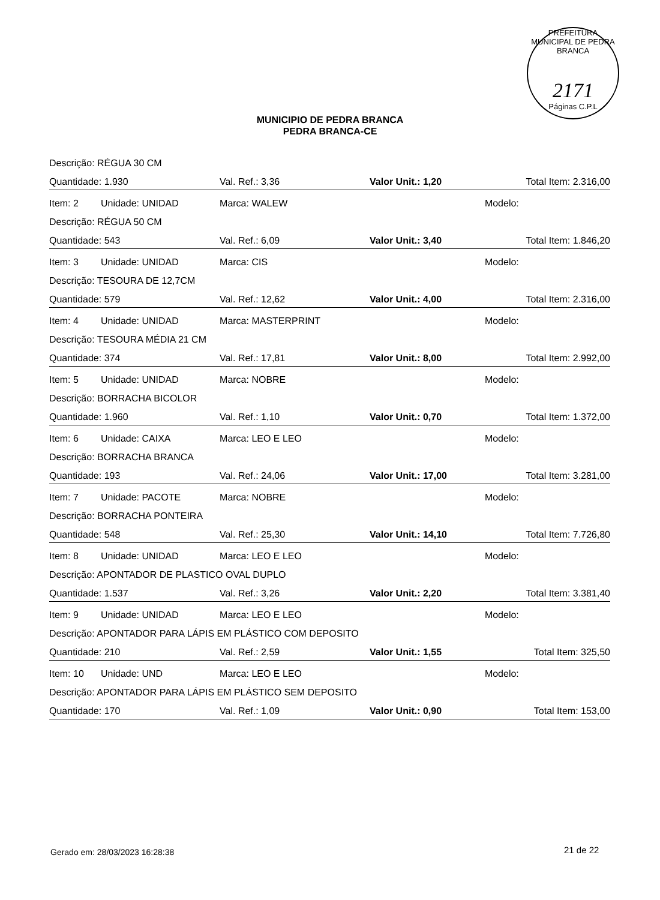PREFEITURA MUNICIPAL DE PEDRA BRANCA
2171
Páginas C.P.L
MUNICIPIO DE PEDRA BRANCA
PEDRA BRANCA-CE
| Descrição: RÉGUA 30 CM | | | | |
| Quantidade: 1.930 | | Val. Ref.: 3,36 | Valor Unit.: 1,20 | Total Item: 2.316,00 |
| Item: 2 | Unidade: UNIDAD | Marca: WALEW | | Modelo: |
| Descrição: RÉGUA 50 CM | | | | |
| Quantidade: 543 | | Val. Ref.: 6,09 | Valor Unit.: 3,40 | Total Item: 1.846,20 |
| Item: 3 | Unidade: UNIDAD | Marca: CIS | | Modelo: |
| Descrição: TESOURA DE 12,7CM | | | | |
| Quantidade: 579 | | Val. Ref.: 12,62 | Valor Unit.: 4,00 | Total Item: 2.316,00 |
| Item: 4 | Unidade: UNIDAD | Marca: MASTERPRINT | | Modelo: |
| Descrição: TESOURA MÉDIA 21 CM | | | | |
| Quantidade: 374 | | Val. Ref.: 17,81 | Valor Unit.: 8,00 | Total Item: 2.992,00 |
| Item: 5 | Unidade: UNIDAD | Marca: NOBRE | | Modelo: |
| Descrição: BORRACHA BICOLOR | | | | |
| Quantidade: 1.960 | | Val. Ref.: 1,10 | Valor Unit.: 0,70 | Total Item: 1.372,00 |
| Item: 6 | Unidade: CAIXA | Marca: LEO E LEO | | Modelo: |
| Descrição: BORRACHA BRANCA | | | | |
| Quantidade: 193 | | Val. Ref.: 24,06 | Valor Unit.: 17,00 | Total Item: 3.281,00 |
| Item: 7 | Unidade: PACOTE | Marca: NOBRE | | Modelo: |
| Descrição: BORRACHA PONTEIRA | | | | |
| Quantidade: 548 | | Val. Ref.: 25,30 | Valor Unit.: 14,10 | Total Item: 7.726,80 |
| Item: 8 | Unidade: UNIDAD | Marca: LEO E LEO | | Modelo: |
| Descrição: APONTADOR DE PLASTICO OVAL DUPLO | | | | |
| Quantidade: 1.537 | | Val. Ref.: 3,26 | Valor Unit.: 2,20 | Total Item: 3.381,40 |
| Item: 9 | Unidade: UNIDAD | Marca: LEO E LEO | | Modelo: |
| Descrição: APONTADOR PARA LÁPIS EM PLÁSTICO COM DEPOSITO | | | | |
| Quantidade: 210 | | Val. Ref.: 2,59 | Valor Unit.: 1,55 | Total Item: 325,50 |
| Item: 10 | Unidade: UND | Marca: LEO E LEO | | Modelo: |
| Descrição: APONTADOR PARA LÁPIS EM PLÁSTICO SEM DEPOSITO | | | | |
| Quantidade: 170 | | Val. Ref.: 1,09 | Valor Unit.: 0,90 | Total Item: 153,00 |
Gerado em: 28/03/2023 16:28:38 21 de 22